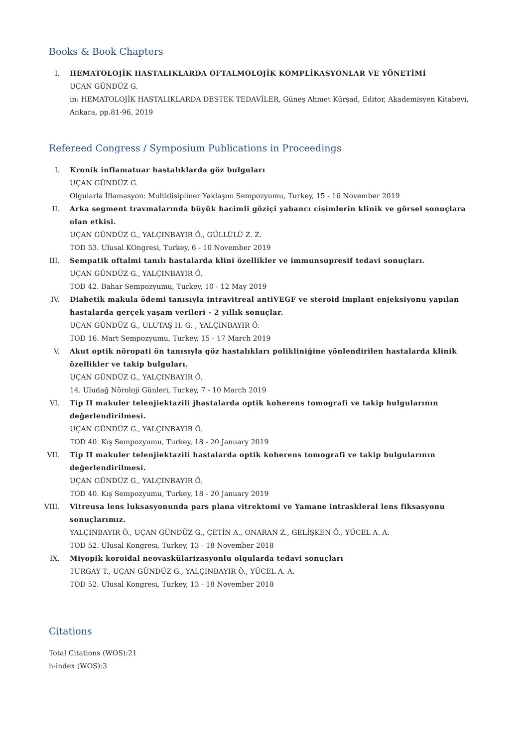Books & Book Chapters
I. HEMATOLOJİK HASTALIKLARDA OFTALMOLOJİK KOMPLİKASYONLAR VE YÖNETİMİ
UÇAN GÜNDÜZ G.
in: HEMATOLOJİK HASTALIKLARDA DESTEK TEDAVİLER, Güneş Ahmet Kürşad, Editor, Akademisyen Kitabevi, Ankara, pp.81-96, 2019
Refereed Congress / Symposium Publications in Proceedings
I. Kronik inflamatuar hastalıklarda göz bulguları
UÇAN GÜNDÜZ G.
Olgularla İflamasyon: Multidisipliner Yaklaşım Sempozyumu, Turkey, 15 - 16 November 2019
II. Arka segment travmalarında büyük hacimli göziçi yabancı cisimlerin klinik ve görsel sonuçlara olan etkisi.
UÇAN GÜNDÜZ G., YALÇINBAYIR Ö., GÜLLÜLÜ Z. Z.
TOD 53. Ulusal KOngresi, Turkey, 6 - 10 November 2019
III. Sempatik oftalmi tanılı hastalarda klini özellikler ve immunsupresif tedavi sonuçları.
UÇAN GÜNDÜZ G., YALÇINBAYIR Ö.
TOD 42. Bahar Sempozyumu, Turkey, 10 - 12 May 2019
IV. Diabetik makula ödemi tanısıyla intravitreal antiVEGF ve steroid implant enjeksiyonu yapılan hastalarda gerçek yaşam verileri - 2 yıllık sonuçlar.
UÇAN GÜNDÜZ G., ULUTAŞ H. G. , YALÇINBAYIR Ö.
TOD 16. Mart Sempozyumu, Turkey, 15 - 17 March 2019
V. Akut optik nöropati ön tanısıyla göz hastalıkları polikliniğine yönlendirilen hastalarda klinik özellikler ve takip bulguları.
UÇAN GÜNDÜZ G., YALÇINBAYIR Ö.
14. Uludağ Nöroloji Günleri, Turkey, 7 - 10 March 2019
VI. Tip II makuler telenjiektazili jhastalarda optik koherens tomografi ve takip bulgularının değerlendirilmesi.
UÇAN GÜNDÜZ G., YALÇINBAYIR Ö.
TOD 40. Kış Sempozyumu, Turkey, 18 - 20 January 2019
VII. Tip II makuler telenjiektazili hastalarda optik koherens tomografi ve takip bulgularının değerlendirilmesi.
UÇAN GÜNDÜZ G., YALÇINBAYIR Ö.
TOD 40. Kış Sempozyumu, Turkey, 18 - 20 January 2019
VIII. Vitreusa lens luksasyonunda pars plana vitrektomi ve Yamane intraskleral lens fiksasyonu sonuçlarımız.
YALÇINBAYIR Ö., UÇAN GÜNDÜZ G., ÇETİN A., ONARAN Z., GELİŞKEN Ö., YÜCEL A. A.
TOD 52. Ulusal Kongresi, Turkey, 13 - 18 November 2018
IX. Miyopik koroidal neovaskülarizasyonlu olgularda tedavi sonuçları
TURGAY T., UÇAN GÜNDÜZ G., YALÇINBAYIR Ö., YÜCEL A. A.
TOD 52. Ulusal Kongresi, Turkey, 13 - 18 November 2018
Citations
Total Citations (WOS):21
h-index (WOS):3